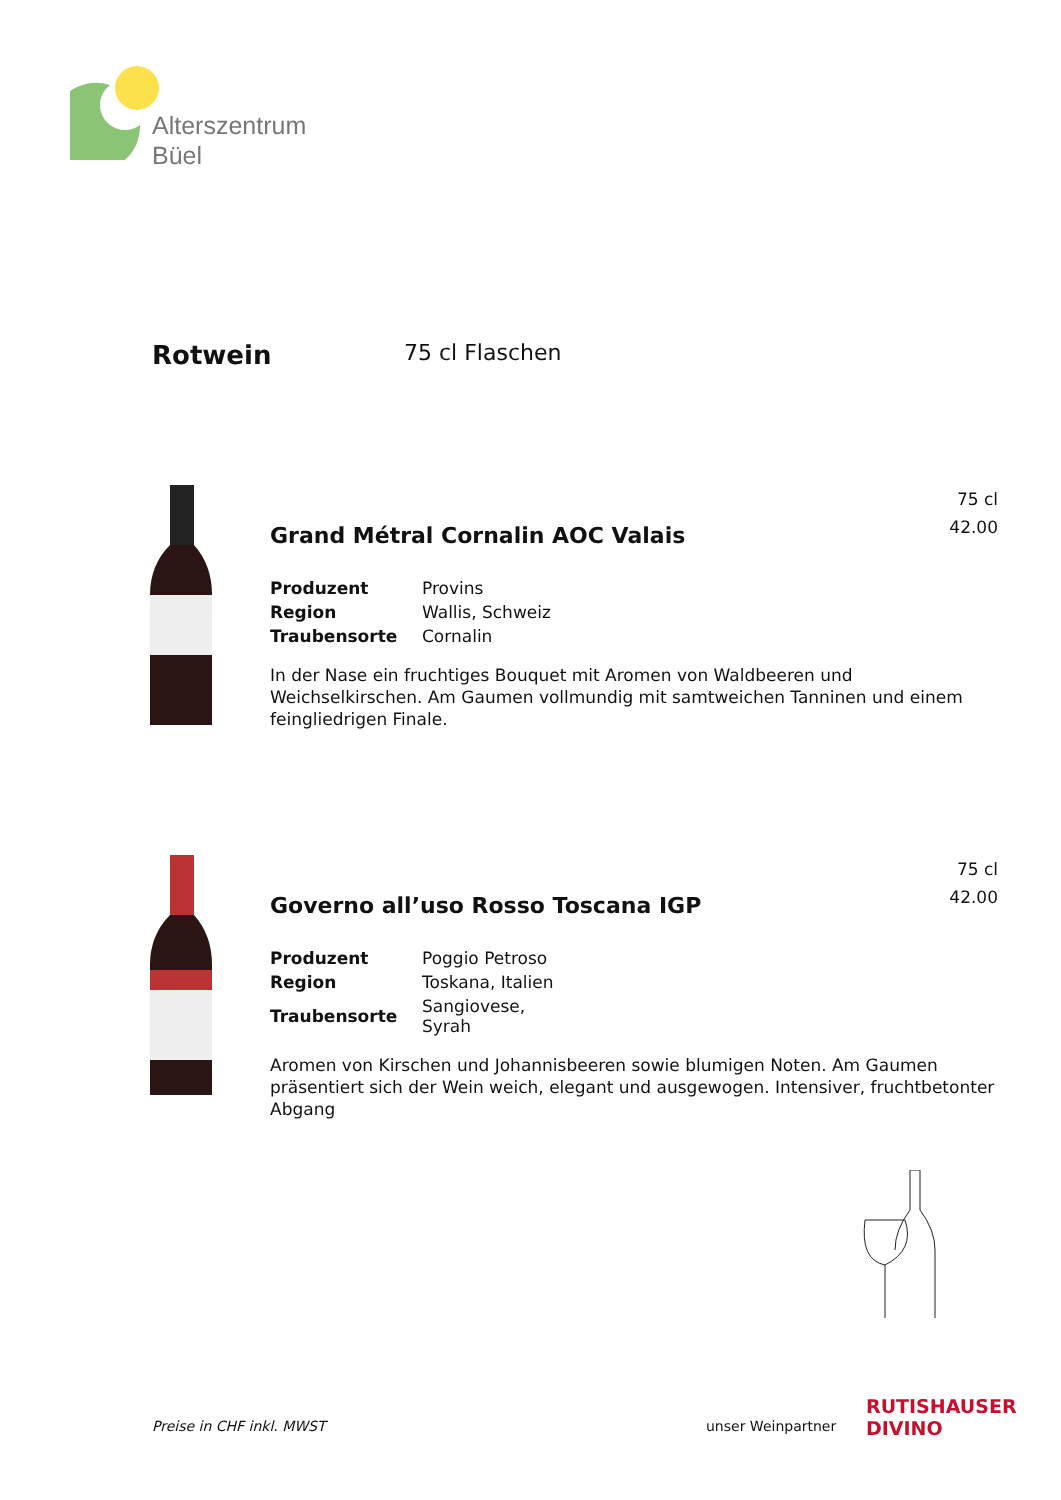Alterszentrum
Büel
Rotwein
75 cl Flaschen
75 cl
42.00
Grand Métral Cornalin AOC Valais
| Produzent | Provins |
| Region | Wallis, Schweiz |
| Traubensorte | Cornalin |
In der Nase ein fruchtiges Bouquet mit Aromen von Waldbeeren und Weichselkirschen. Am Gaumen vollmundig mit samtweichen Tanninen und einem feingliedrigen Finale.
75 cl
42.00
Governo all’uso Rosso Toscana IGP
| Produzent | Poggio Petroso |
| Region | Toskana, Italien |
| Traubensorte | Sangiovese, Syrah |
Aromen von Kirschen und Johannisbeeren sowie blumigen Noten. Am Gaumen präsentiert sich der Wein weich, elegant und ausgewogen. Intensiver, fruchtbetonter Abgang
Preise in CHF inkl. MWST unser Weinpartner
RUTISHAUSER
DIVINO